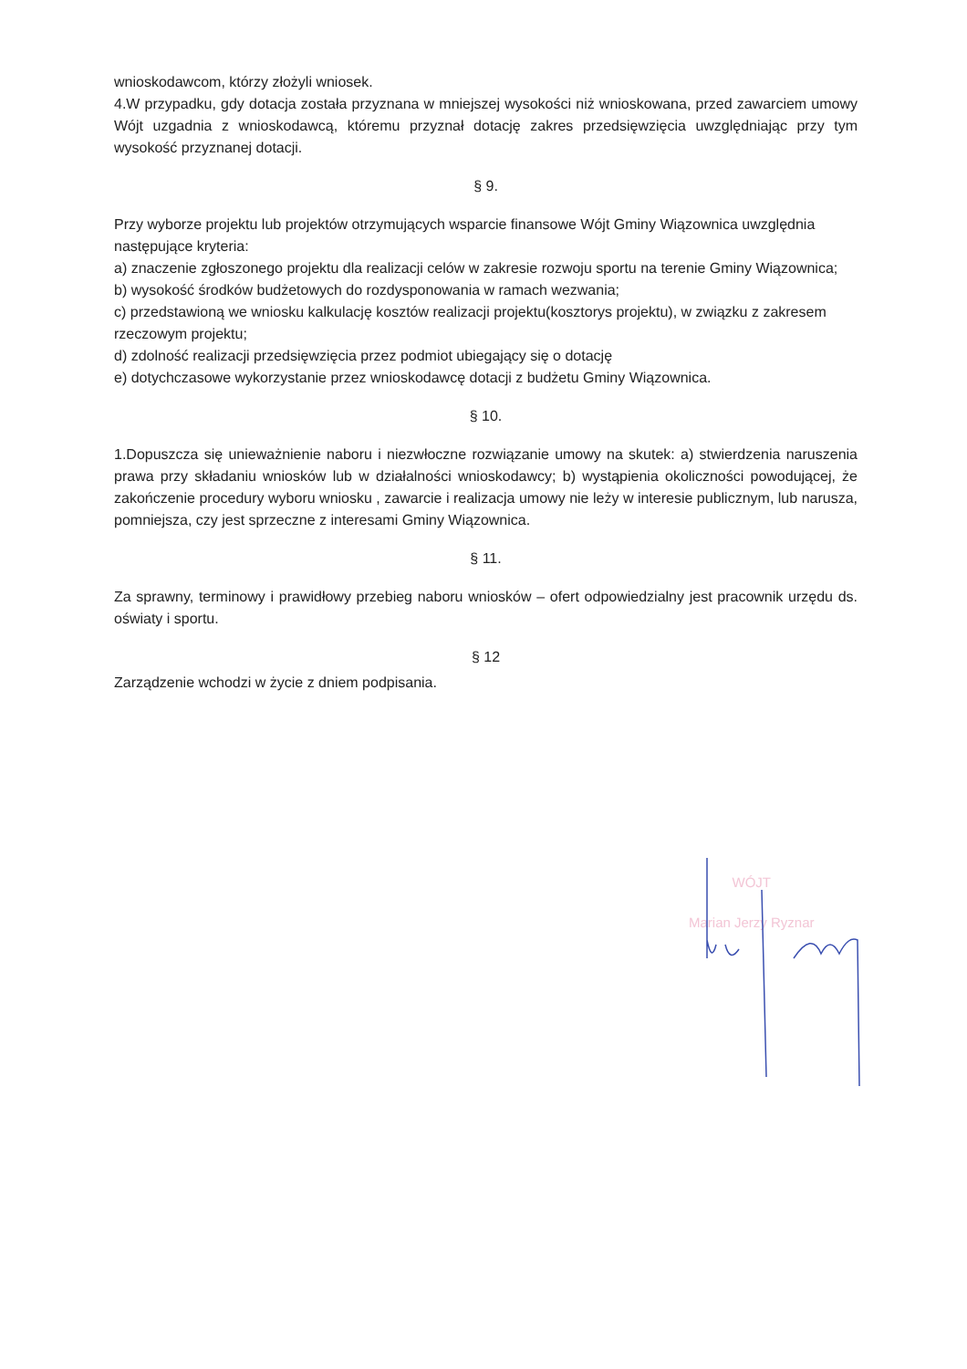wnioskodawcom, którzy złożyli wniosek.
4.W przypadku, gdy dotacja została przyznana w mniejszej wysokości niż wnioskowana, przed zawarciem umowy Wójt uzgadnia z wnioskodawcą, któremu przyznał dotację zakres przedsięwzięcia uwzględniając przy tym wysokość przyznanej dotacji.
§ 9.
Przy wyborze projektu lub projektów otrzymujących wsparcie finansowe Wójt Gminy Wiązownica uwzględnia następujące kryteria:
a) znaczenie zgłoszonego projektu dla realizacji celów w zakresie rozwoju sportu na terenie Gminy Wiązownica;
b) wysokość środków budżetowych do rozdysponowania w ramach wezwania;
c) przedstawioną we wniosku kalkulację kosztów realizacji projektu(kosztorys projektu), w związku z zakresem rzeczowym projektu;
d) zdolność realizacji przedsięwzięcia przez podmiot ubiegający się o dotację
e) dotychczasowe wykorzystanie przez wnioskodawcę dotacji z budżetu Gminy Wiązownica.
§ 10.
1.Dopuszcza się unieważnienie naboru i niezwłoczne rozwiązanie umowy na skutek: a) stwierdzenia naruszenia prawa przy składaniu wniosków lub w działalności wnioskodawcy; b) wystąpienia okoliczności powodującej, że zakończenie procedury wyboru wniosku , zawarcie i realizacja umowy nie leży w interesie publicznym, lub narusza, pomniejsza, czy jest sprzeczne z interesami Gminy Wiązownica.
§ 11.
Za sprawny, terminowy i prawidłowy przebieg naboru wniosków – ofert odpowiedzialny jest pracownik urzędu ds. oświaty i sportu.
§ 12
Zarządzenie wchodzi w życie z dniem podpisania.
WÓJT
Marian Jerzy Ryznar